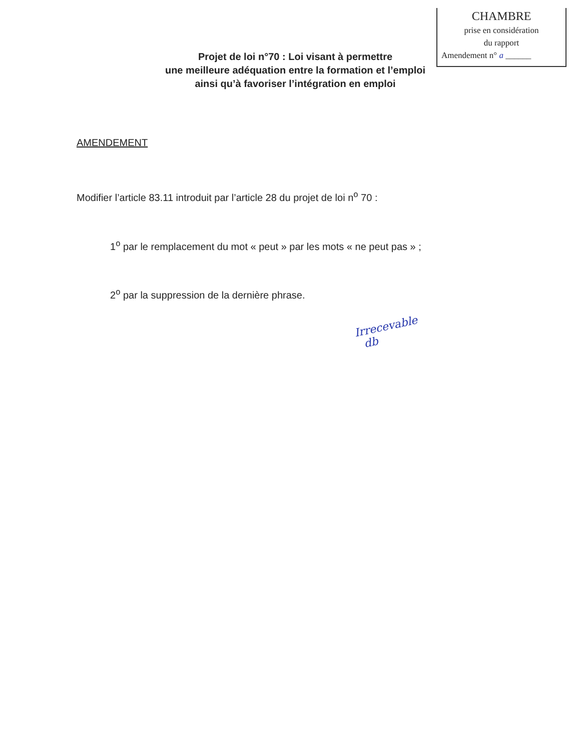CHAMBRE
prise en considération
du rapport
Amendement n° a ______
Projet de loi n°70 : Loi visant à permettre
une meilleure adéquation entre la formation et l’emploi
ainsi qu’à favoriser l’intégration en emploi
AMENDEMENT
Modifier l’article 83.11 introduit par l’article 28 du projet de loi n<sup>o</sup> 70 :
1<sup>o</sup> par le remplacement du mot « peut » par les mots « ne peut pas » ;
2<sup>o</sup> par la suppression de la dernière phrase.
Irrecevable
db